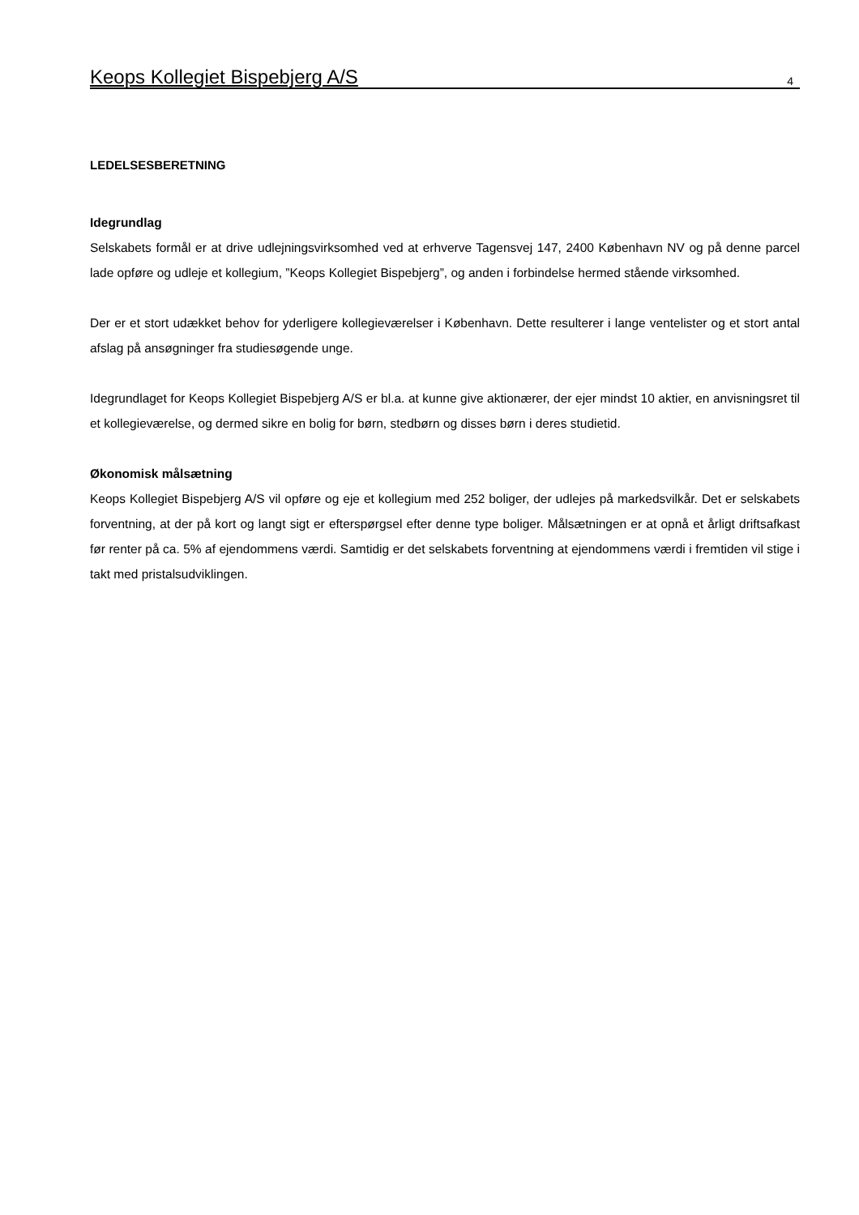Keops Kollegiet Bispebjerg A/S 4
LEDELSESBERETNING
Idegrundlag
Selskabets formål er at drive udlejningsvirksomhed ved at erhverve Tagensvej 147, 2400 København NV og på denne parcel lade opføre og udleje et kollegium, ”Keops Kollegiet Bispebjerg”, og anden i forbindelse hermed stående virksomhed.
Der er et stort udækket behov for yderligere kollegieværelser i København. Dette resulterer i lange ventelister og et stort antal afslag på ansøgninger fra studiesøgende unge.
Idegrundlaget for Keops Kollegiet Bispebjerg A/S er bl.a. at kunne give aktionærer, der ejer mindst 10 aktier, en anvisningsret til et kollegieværelse, og dermed sikre en bolig for børn, stedbørn og disses børn i deres studietid.
Økonomisk målsætning
Keops Kollegiet Bispebjerg A/S vil opføre og eje et kollegium med 252 boliger, der udlejes på markedsvilkår. Det er selskabets forventning, at der på kort og langt sigt er efterspørgsel efter denne type boliger. Målsætningen er at opnå et årligt driftsafkast før renter på ca. 5% af ejendommens værdi. Samtidig er det selskabets forventning at ejendommens værdi i fremtiden vil stige i takt med pristalsudviklingen.